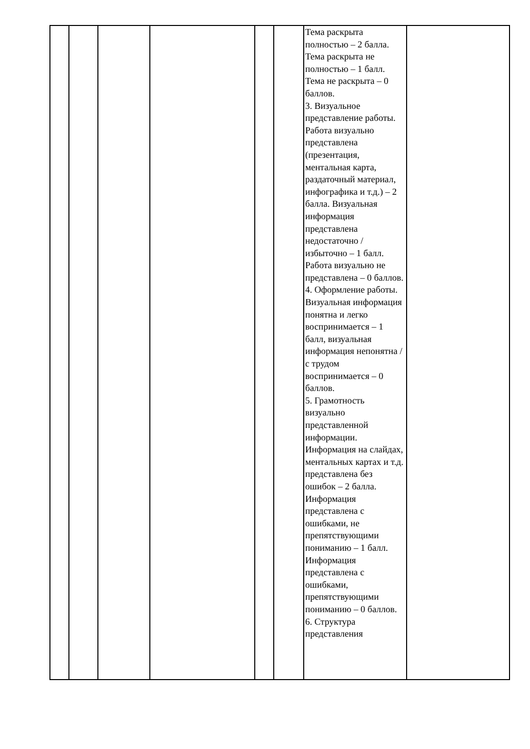| | | | | | | Тема раскрыта полностью – 2 балла. Тема раскрыта не полностью – 1 балл. Тема не раскрыта – 0 баллов. 3. Визуальное представление работы. Работа визуально представлена (презентация, ментальная карта, раздаточный материал, инфографика и т.д.) – 2 балла. Визуальная информация представлена недостаточно / избыточно – 1 балл. Работа визуально не представлена – 0 баллов. 4. Оформление работы. Визуальная информация понятна и легко воспринимается – 1 балл, визуальная информация непонятна / с трудом воспринимается – 0 баллов. 5. Грамотность визуально представленной информации. Информация на слайдах, ментальных картах и т.д. представлена без ошибок – 2 балла. Информация представлена с ошибками, не препятствующими пониманию – 1 балл. Информация представлена с ошибками, препятствующими пониманию – 0 баллов. 6. Структура представления | |